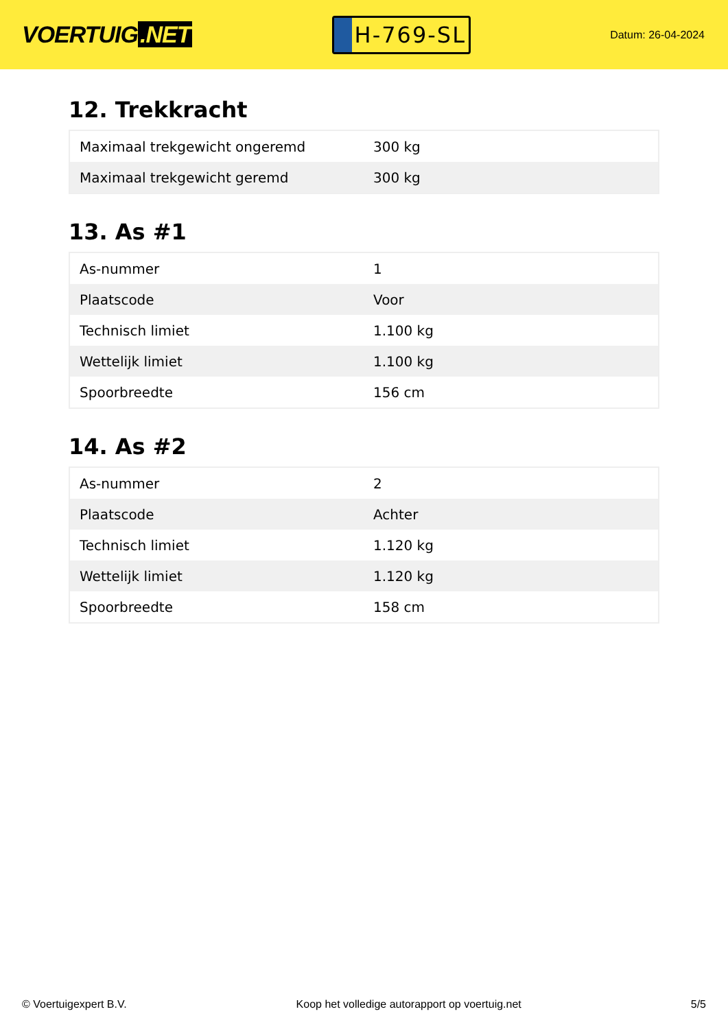VOERTUIG.NET
H-769-SL
Datum: 26-04-2024
12. Trekkracht
| Maximaal trekgewicht ongeremd | 300 kg |
| Maximaal trekgewicht geremd | 300 kg |
13. As #1
| As-nummer | 1 |
| Plaatscode | Voor |
| Technisch limiet | 1.100 kg |
| Wettelijk limiet | 1.100 kg |
| Spoorbreedte | 156 cm |
14. As #2
| As-nummer | 2 |
| Plaatscode | Achter |
| Technisch limiet | 1.120 kg |
| Wettelijk limiet | 1.120 kg |
| Spoorbreedte | 158 cm |
© Voertuigexpert B.V. Koop het volledige autorapport op voertuig.net 5/5